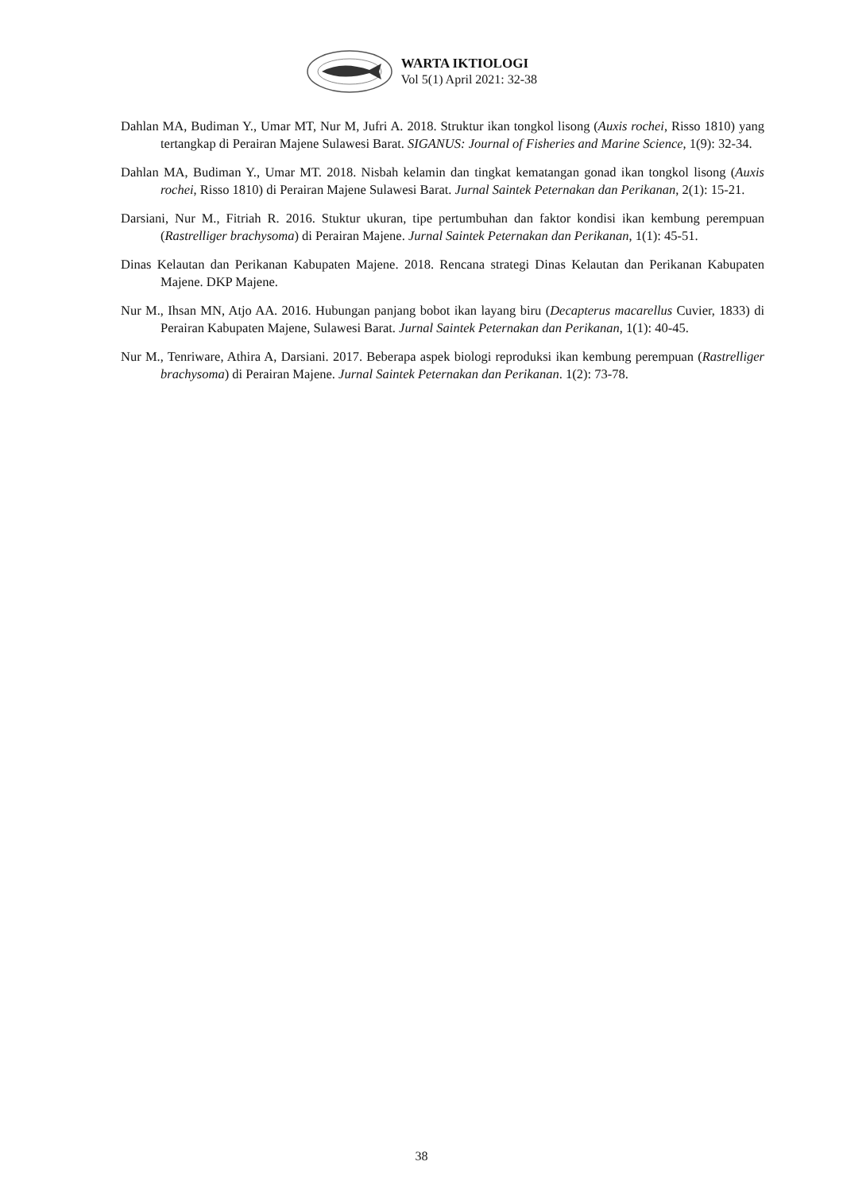WARTA IKTIOLOGI
Vol 5(1) April 2021: 32-38
Dahlan MA, Budiman Y., Umar MT, Nur M, Jufri A. 2018. Struktur ikan tongkol lisong (Auxis rochei, Risso 1810) yang tertangkap di Perairan Majene Sulawesi Barat. SIGANUS: Journal of Fisheries and Marine Science, 1(9): 32-34.
Dahlan MA, Budiman Y., Umar MT. 2018. Nisbah kelamin dan tingkat kematangan gonad ikan tongkol lisong (Auxis rochei, Risso 1810) di Perairan Majene Sulawesi Barat. Jurnal Saintek Peternakan dan Perikanan, 2(1): 15-21.
Darsiani, Nur M., Fitriah R. 2016. Stuktur ukuran, tipe pertumbuhan dan faktor kondisi ikan kembung perempuan (Rastrelliger brachysoma) di Perairan Majene. Jurnal Saintek Peternakan dan Perikanan, 1(1): 45-51.
Dinas Kelautan dan Perikanan Kabupaten Majene. 2018. Rencana strategi Dinas Kelautan dan Perikanan Kabupaten Majene. DKP Majene.
Nur M., Ihsan MN, Atjo AA. 2016. Hubungan panjang bobot ikan layang biru (Decapterus macarellus Cuvier, 1833) di Perairan Kabupaten Majene, Sulawesi Barat. Jurnal Saintek Peternakan dan Perikanan, 1(1): 40-45.
Nur M., Tenriware, Athira A, Darsiani. 2017. Beberapa aspek biologi reproduksi ikan kembung perempuan (Rastrelliger brachysoma) di Perairan Majene. Jurnal Saintek Peternakan dan Perikanan. 1(2): 73-78.
38